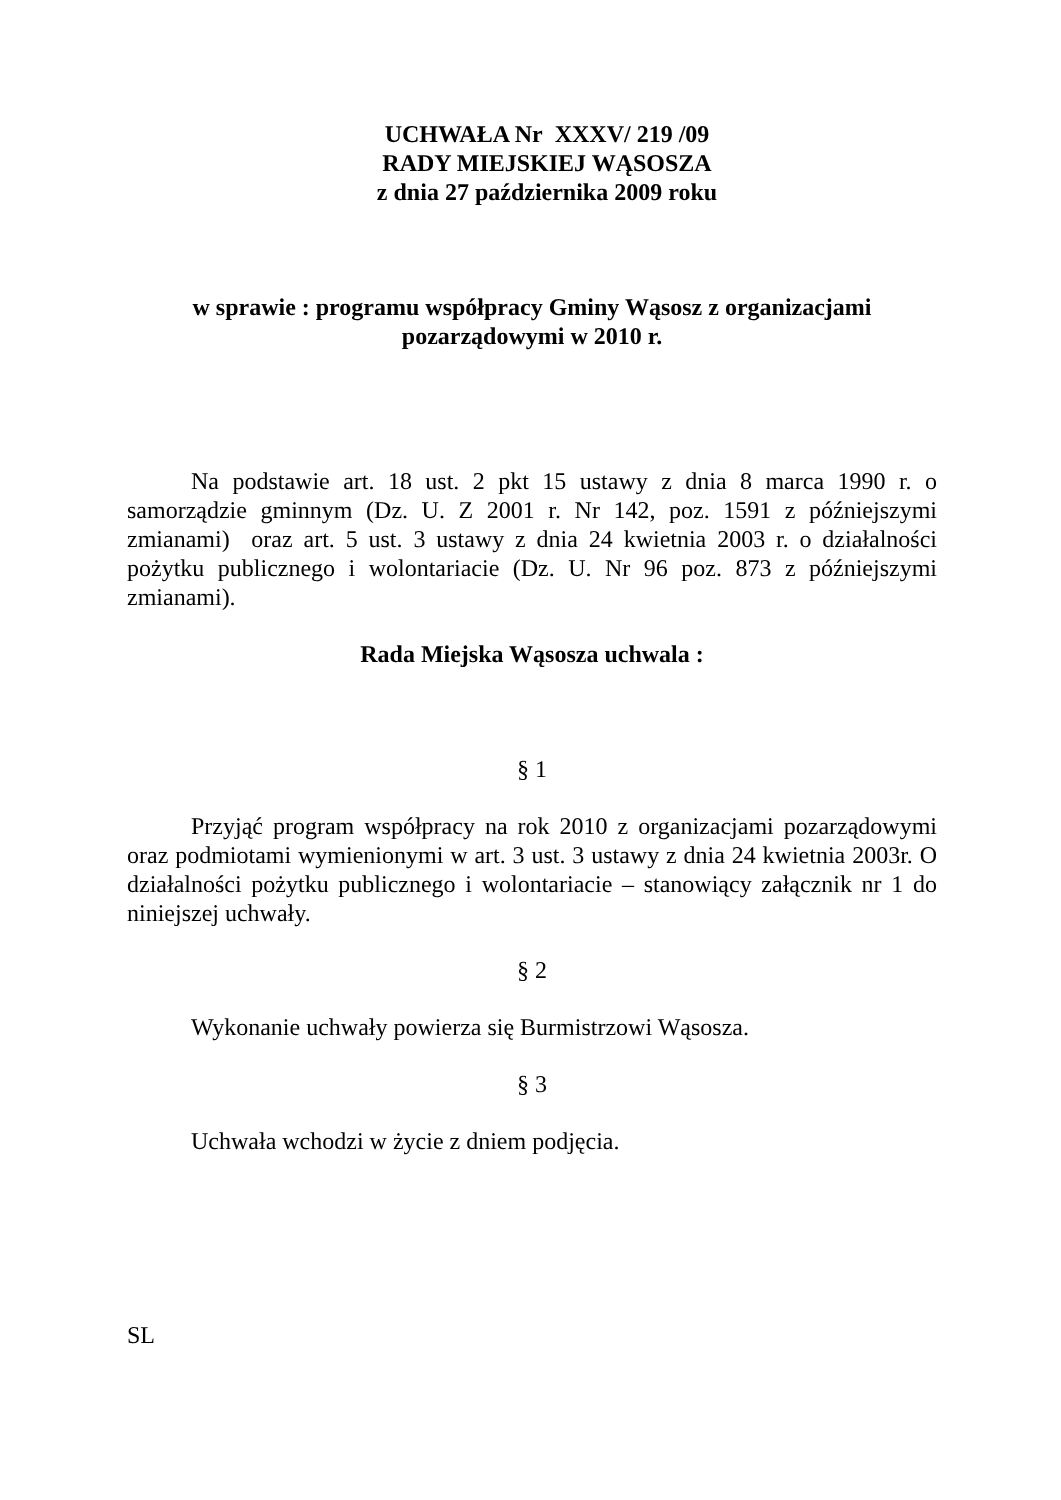UCHWAŁA Nr XXXV/ 219 /09
RADY MIEJSKIEJ WĄSOSZA
z dnia 27 października 2009 roku
w sprawie : programu współpracy Gminy Wąsosz z organizacjami
pozarządowymi w 2010 r.
Na podstawie art. 18 ust. 2 pkt 15 ustawy z dnia 8 marca 1990 r. o samorządzie gminnym (Dz. U. Z 2001 r. Nr 142, poz. 1591 z późniejszymi zmianami) oraz art. 5 ust. 3 ustawy z dnia 24 kwietnia 2003 r. o działalności pożytku publicznego i wolontariacie (Dz. U. Nr 96 poz. 873 z późniejszymi zmianami).
Rada Miejska Wąsosza uchwala :
§ 1
Przyjąć program współpracy na rok 2010 z organizacjami pozarządowymi oraz podmiotami wymienionymi w art. 3 ust. 3 ustawy z dnia 24 kwietnia 2003r. O działalności pożytku publicznego i wolontariacie – stanowiący załącznik nr 1 do niniejszej uchwały.
§ 2
Wykonanie uchwały powierza się Burmistrzowi Wąsosza.
§ 3
Uchwała wchodzi w życie z dniem podjęcia.
SL